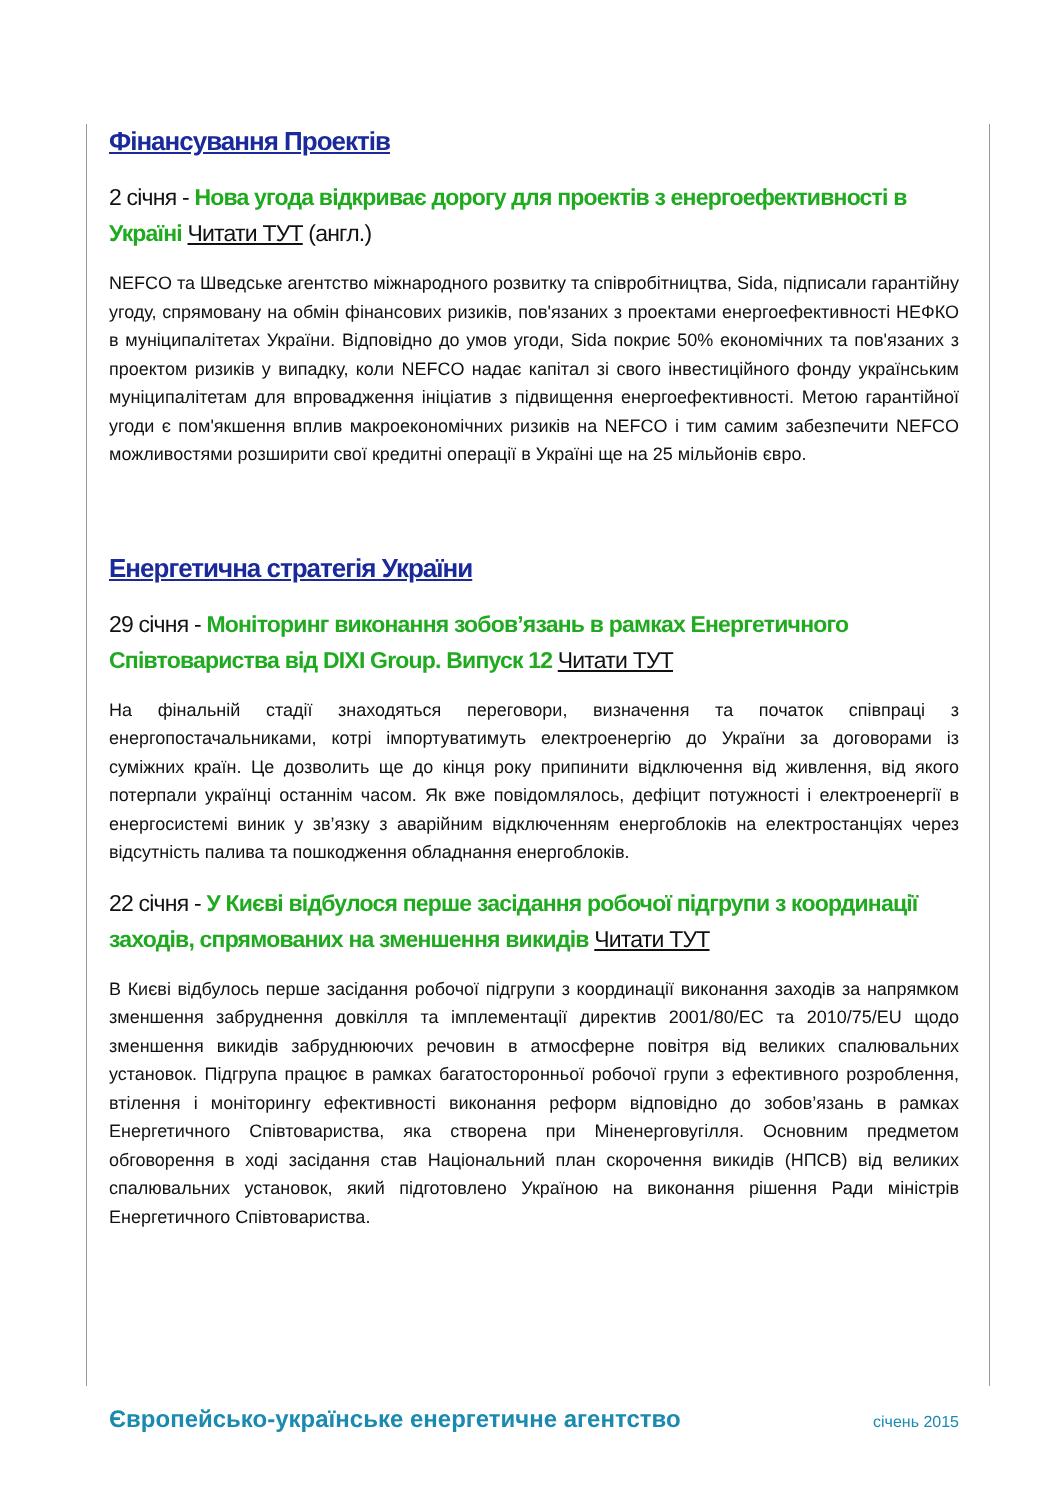Фінансування Проектів
2 січня - Нова угода відкриває дорогу для проектів з енергоефективності в Україні Читати ТУТ (англ.)
NEFCO та Шведське агентство міжнародного розвитку та співробітництва, Sida, підписали гарантійну угоду, спрямовану на обмін фінансових ризиків, пов'язаних з проектами енергоефективності НЕФКО в муніципалітетах України. Відповідно до умов угоди, Sida покриє 50% економічних та пов'язаних з проектом ризиків у випадку, коли NEFCO надає капітал зі свого інвестиційного фонду українським муніципалітетам для впровадження ініціатив з підвищення енергоефективності. Метою гарантійної угоди є пом'якшення вплив макроекономічних ризиків на NEFCO і тим самим забезпечити NEFCO можливостями розширити свої кредитні операції в Україні ще на 25 мільйонів євро.
Енергетична стратегія України
29 січня - Моніторинг виконання зобов’язань в рамках Енергетичного Співтовариства від DIXI Group. Випуск 12 Читати ТУТ
На фінальній стадії знаходяться переговори, визначення та початок співпраці з енергопостачальниками, котрі імпортуватимуть електроенергію до України за договорами із суміжних країн. Це дозволить ще до кінця року припинити відключення від живлення, від якого потерпали українці останнім часом. Як вже повідомлялось, дефіцит потужності і електроенергії в енергосистемі виник у зв’язку з аварійним відключенням енергоблоків на електростанціях через відсутність палива та пошкодження обладнання енергоблоків.
22 січня - У Києві відбулося перше засідання робочої підгрупи з координації заходів, спрямованих на зменшення викидів Читати ТУТ
В Києві відбулось перше засідання робочої підгрупи з координації виконання заходів за напрямком зменшення забруднення довкілля та імплементації директив 2001/80/ЕС та 2010/75/EU щодо зменшення викидів забруднюючих речовин в атмосферне повітря від великих спалювальних установок. Підгрупа працює в рамках багатосторонньої робочої групи з ефективного розроблення, втілення і моніторингу ефективності виконання реформ відповідно до зобов’язань в рамках Енергетичного Співтовариства, яка створена при Міненерговугілля. Основним предметом обговорення в ході засідання став Національний план скорочення викидів (НПСВ) від великих спалювальних установок, який підготовлено Україною на виконання рішення Ради міністрів Енергетичного Співтовариства.
Європейсько-українське енергетичне агентство січень 2015